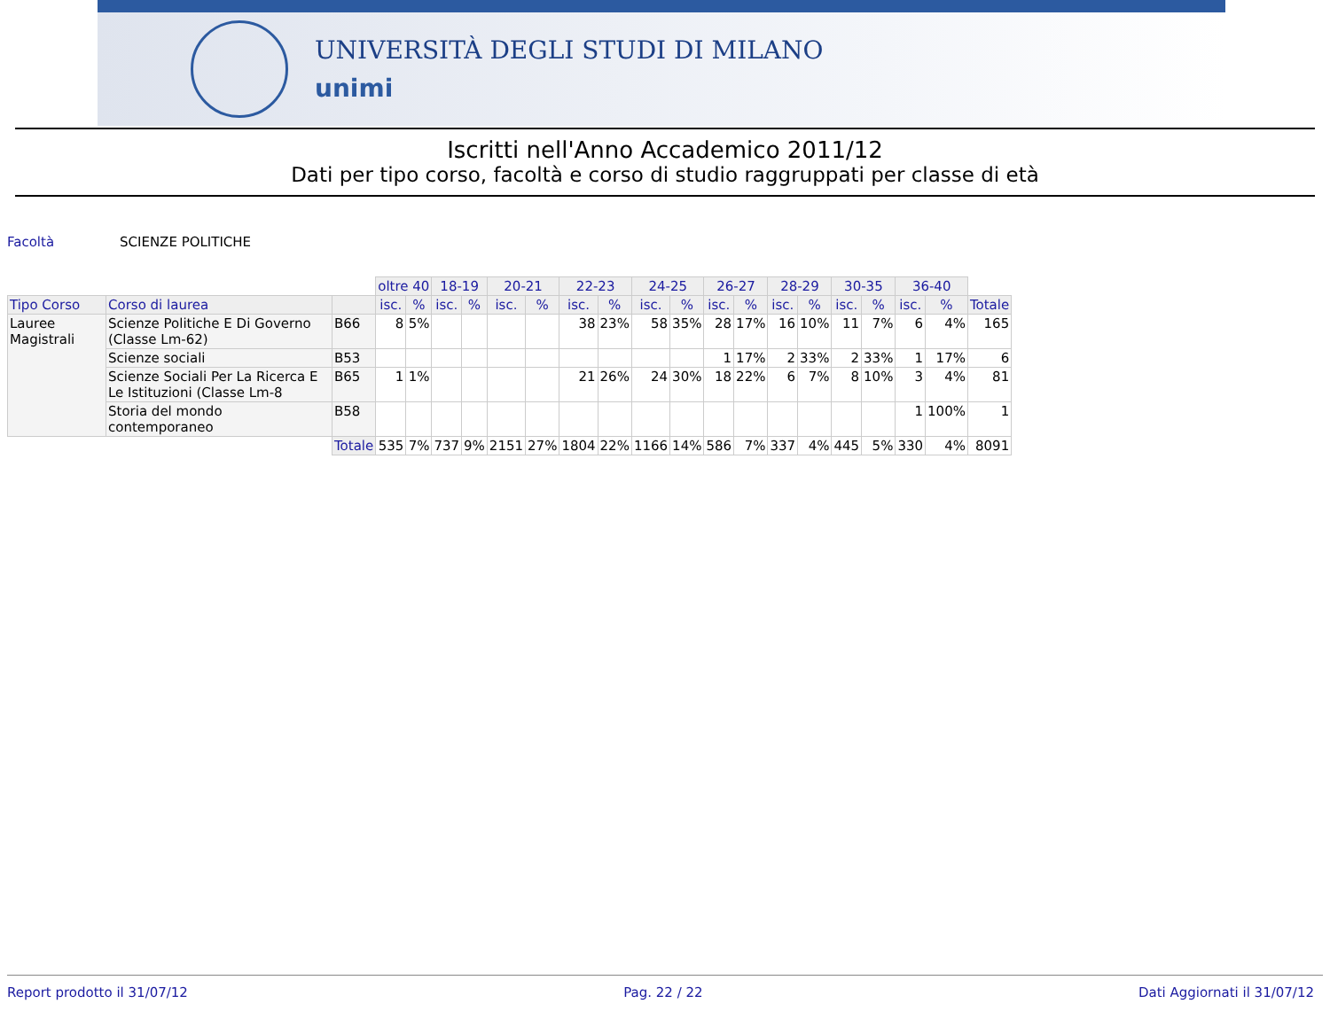UNIVERSITÀ DEGLI STUDI DI MILANO
unimi
Iscritti nell'Anno Accademico 2011/12
Dati per tipo corso, facoltà e corso di studio raggruppati per classe di età
Facoltà SCIENZE POLITICHE
| | | | oltre 40 | | 18-19 | | 20-21 | | 22-23 | | 24-25 | | 26-27 | | 28-29 | | 30-35 | | 36-40 | | |
| Tipo Corso | Corso di laurea | | isc. | % | isc. | % | isc. | % | isc. | % | isc. | % | isc. | % | isc. | % | isc. | % | isc. | % | Totale |
| Lauree Magistrali | Scienze Politiche E Di Governo (Classe Lm-62) | B66 | 8 | 5% | | | | | 38 | 23% | 58 | 35% | 28 | 17% | 16 | 10% | 11 | 7% | 6 | 4% | 165 |
| | Scienze sociali | B53 | | | | | | | | | | | 1 | 17% | 2 | 33% | 2 | 33% | 1 | 17% | 6 |
| | Scienze Sociali Per La Ricerca E Le Istituzioni (Classe Lm-8 | B65 | 1 | 1% | | | | | 21 | 26% | 24 | 30% | 18 | 22% | 6 | 7% | 8 | 10% | 3 | 4% | 81 |
| | Storia del mondo contemporaneo | B58 | | | | | | | | | | | | | | | | | 1 | 100% | 1 |
| | | Totale | 535 | 7% | 737 | 9% | 2151 | 27% | 1804 | 22% | 1166 | 14% | 586 | 7% | 337 | 4% | 445 | 5% | 330 | 4% | 8091 |
Report prodotto il 31/07/12 Pag. 22 / 22 Dati Aggiornati il 31/07/12